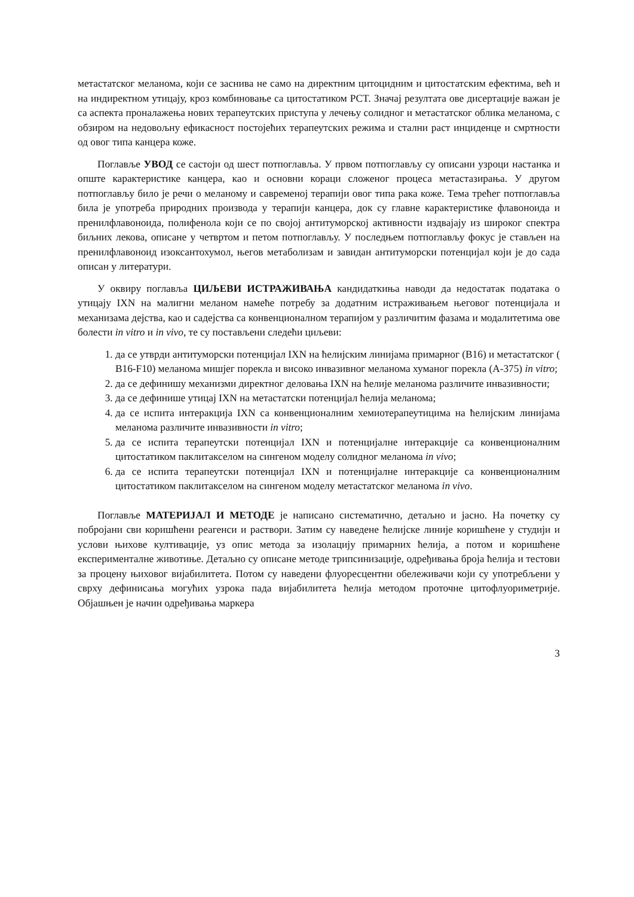метастатског меланома, који се заснива не само на директним цитоцидним и цитостатским ефектима, већ и на индиректном утицају, кроз комбиновање са цитостатиком PCT. Значај резултата ове дисертације важан је са аспекта проналажења нових терапеутских приступа у лечењу солидног и метастатског облика меланома, с обзиром на недовољну ефикасност постојећих терапеутских режима и стални раст инциденце и смртности од овог типа канцера коже.
Поглавље УВОД се састоји од шест потпоглавља. У првом потпоглављу су описани узроци настанка и опште карактеристике канцера, као и основни кораци сложеног процеса метастазирања. У другом потпоглављу било је речи о меланому и савременој терапији овог типа рака коже. Тема трећег потпоглавља била је употреба природних производа у терапији канцера, док су главне карактеристике флавоноида и пренилфлавоноида, полифенола који се по својој антитуморској активности издвајају из широког спектра биљних лекова, описане у четвртом и петом потпоглављу. У последњем потпоглављу фокус је стављен на пренилфлавоноид изоксантохумол, његов метаболизам и завидан антитуморски потенцијал који је до сада описан у литератури.
У оквиру поглавља ЦИЉЕВИ ИСТРАЖИВАЊА кандидаткиња наводи да недостатак података о утицају IXN на малигни меланом намеће потребу за додатним истраживањем његовог потенцијала и механизама дејства, као и садејства са конвенционалном терапијом у различитим фазама и модалитетима ове болести in vitro и in vivo, те су постављени следећи циљеви:
1. да се утврди антитуморски потенцијал IXN на ћелијским линијама примарног (B16) и метастатског ( B16-F10) меланома мишјег порекла и високо инвазивног меланома хуманог порекла (A-375) in vitro;
2. да се дефинишу механизми директног деловања IXN на ћелије меланома различите инвазивности;
3. да се дефинише утицај IXN на метастатски потенцијал ћелија меланома;
4. да се испита интеракција IXN са конвенционалним хемиотерапеутицима на ћелијским линијама меланома различите инвазивности in vitro;
5. да се испита терапеутски потенцијал IXN и потенцијалне интеракције са конвенционалним цитостатиком паклитакселом на сингеном моделу солидног меланома in vivo;
6. да се испита терапеутски потенцијал IXN и потенцијалне интеракције са конвенционалним цитостатиком паклитакселом на сингеном моделу метастатског меланома in vivo.
Поглавље МАТЕРИЈАЛ И МЕТОДЕ је написано систематично, детаљно и јасно. На почетку су побројани сви коришћени реагенси и раствори. Затим су наведене ћелијске линије коришћене у студији и услови њихове култивације, уз опис метода за изолацију примарних ћелија, а потом и коришћене експерименталне животиње. Детаљно су описане методе трипсинизације, одређивања броја ћелија и тестови за процену њиховог вијабилитета. Потом су наведени флуоресцентни обележивачи који су употребљени у сврху дефинисања могућих узрока пада вијабилитета ћелија методом проточне цитофлуориметрије. Објашњен је начин одређивања маркера
3